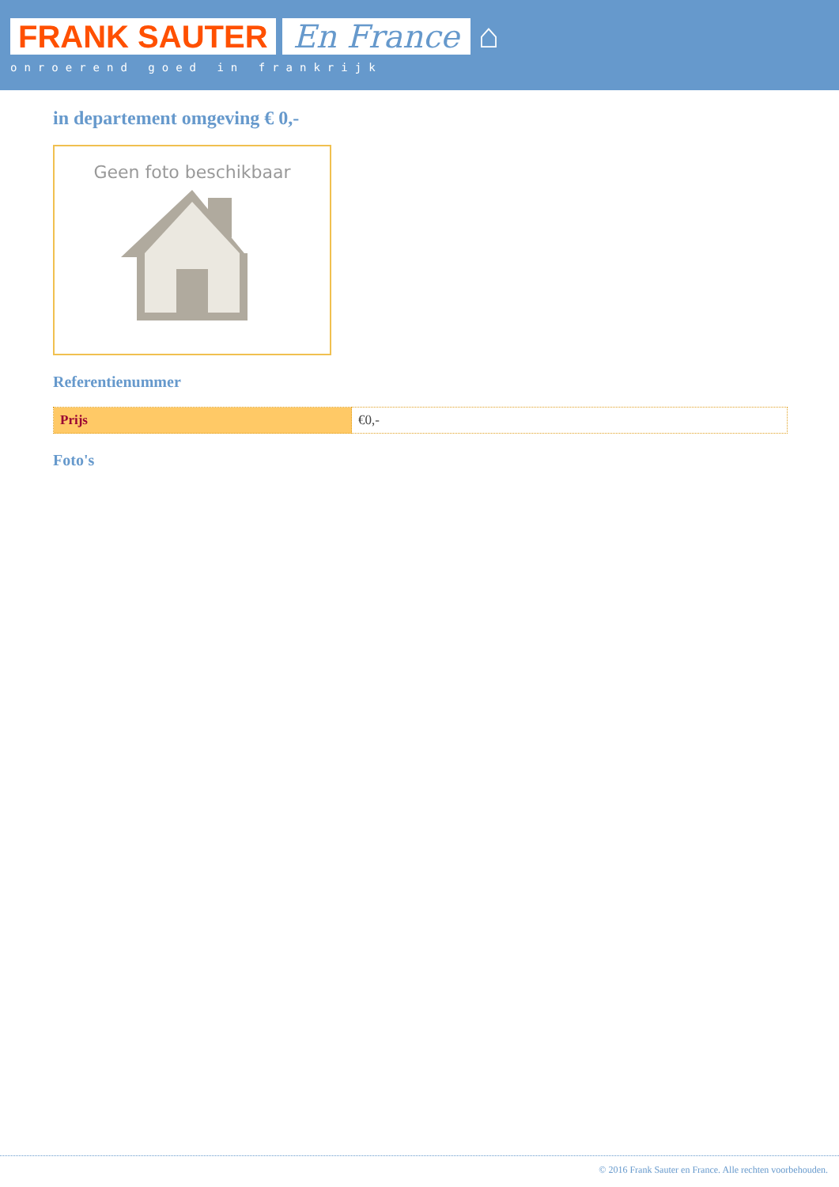FRANK SAUTER En France ⌂
onroerend goed in frankrijk
in departement omgeving € 0,-
Geen foto beschikbaar
Referentienummer
| Prijs | €0,- |
Foto's
© 2016 Frank Sauter en France. Alle rechten voorbehouden.